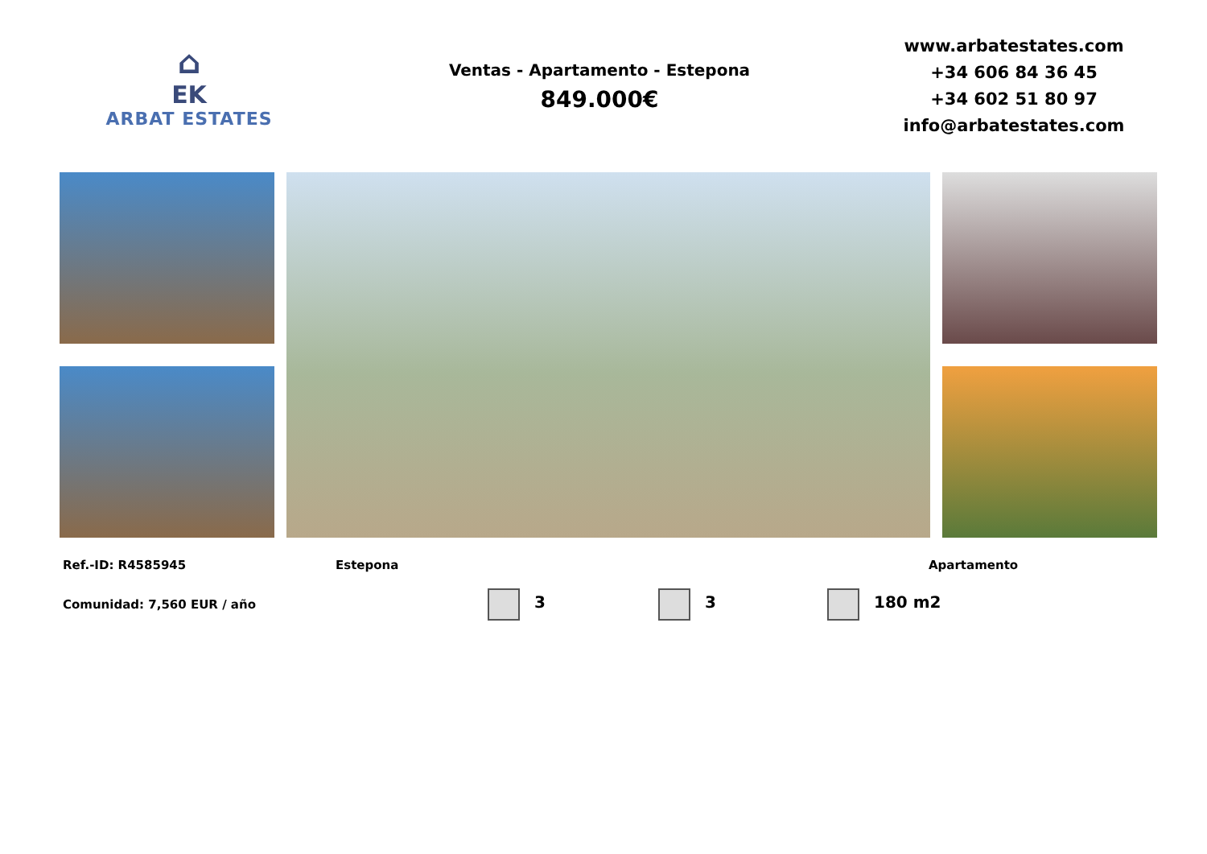⌂
EK
ARBAT ESTATES
Ventas - Apartamento - Estepona
849.000€
www.arbatestates.com
+34 606 84 36 45
+34 602 51 80 97
info@arbatestates.com
Ref.-ID: R4585945 Estepona Apartamento
Comunidad: 7,560 EUR / año 3 3 180 m2